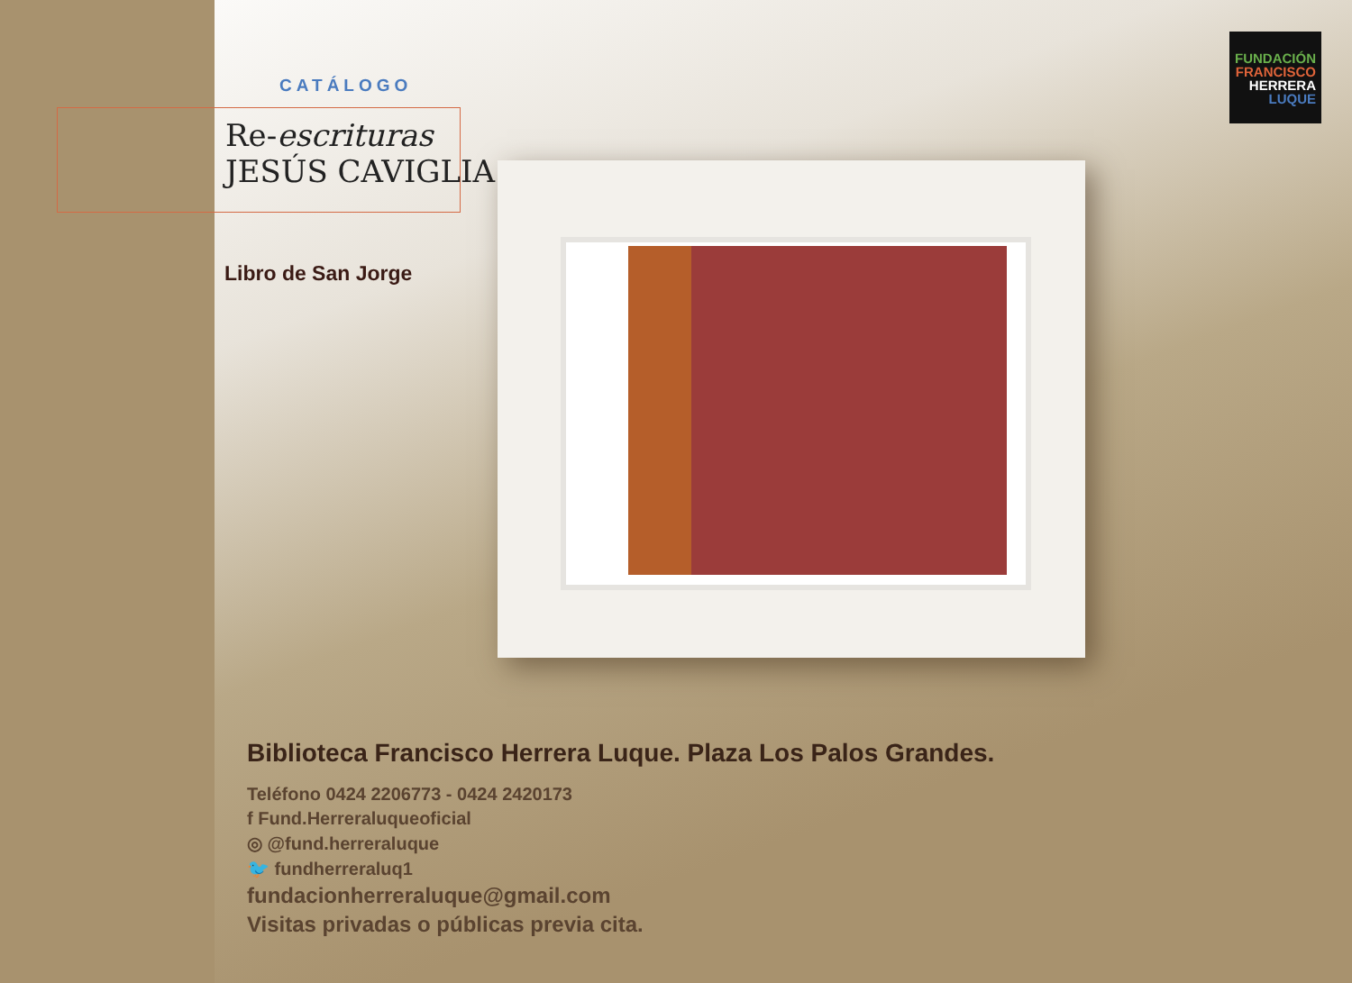FUNDACIÓN
FRANCISCO
HERRERA
LUQUE
CATÁLOGO
Re-escrituras
JESÚS CAVIGLIA
Libro de San Jorge
Biblioteca Francisco Herrera Luque. Plaza Los Palos Grandes.
Teléfono 0424 2206773 - 0424 2420173
f Fund.Herreraluqueoficial
◎ @fund.herreraluque
🐦 fundherreraluq1
fundacionherreraluque@gmail.com
Visitas privadas o públicas previa cita.